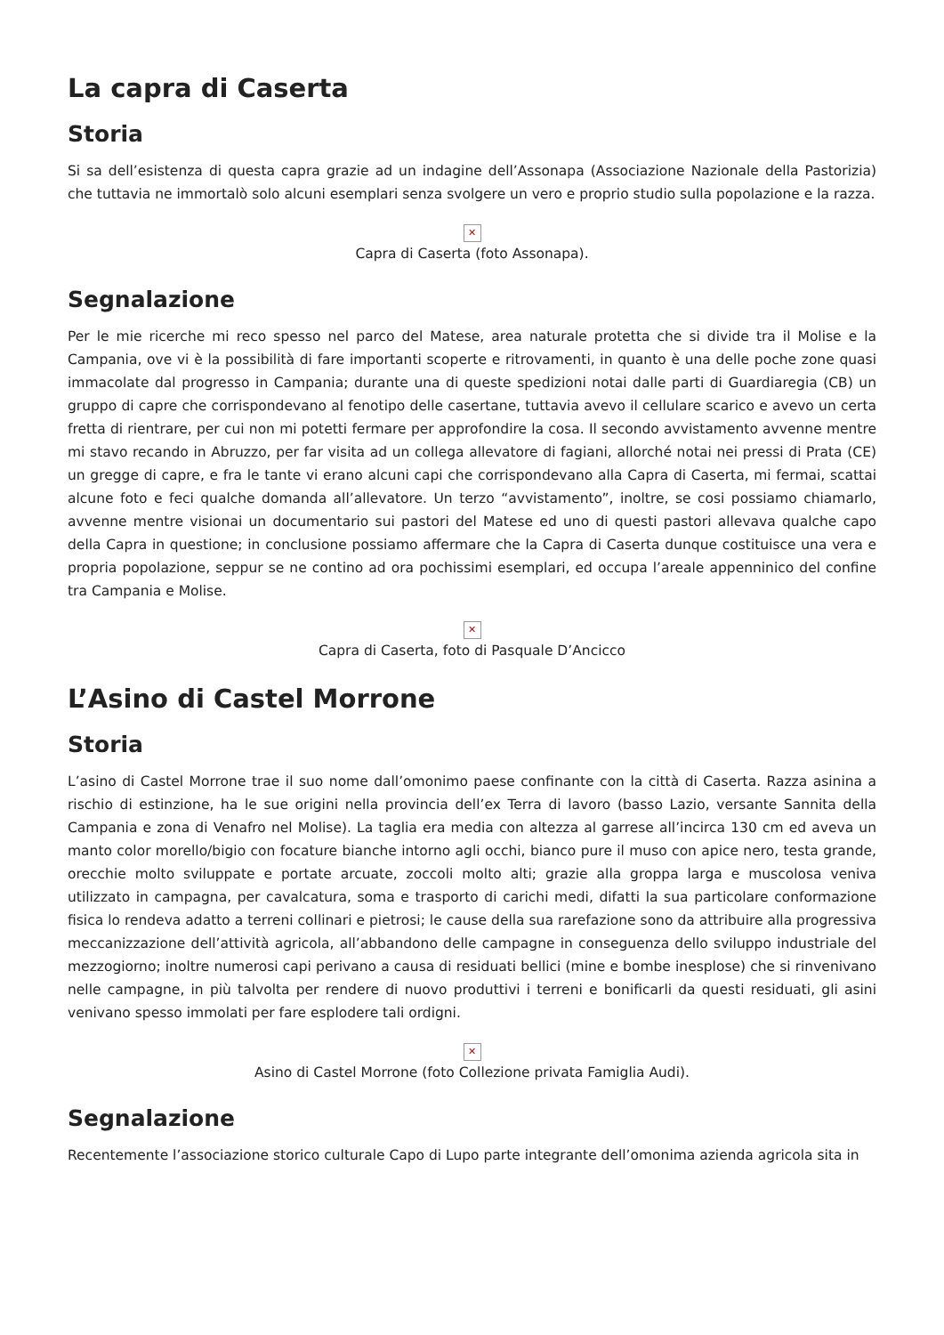La capra di Caserta
Storia
Si sa dell’esistenza di questa capra grazie ad un indagine dell’Assonapa (Associazione Nazionale della Pastorizia) che tuttavia ne immortalò solo alcuni esemplari senza svolgere un vero e proprio studio sulla popolazione e la razza.
✕
Capra di Caserta (foto Assonapa).
Segnalazione
Per le mie ricerche mi reco spesso nel parco del Matese, area naturale protetta che si divide tra il Molise e la Campania, ove vi è la possibilità di fare importanti scoperte e ritrovamenti, in quanto è una delle poche zone quasi immacolate dal progresso in Campania; durante una di queste spedizioni notai dalle parti di Guardiaregia (CB) un gruppo di capre che corrispondevano al fenotipo delle casertane, tuttavia avevo il cellulare scarico e avevo un certa fretta di rientrare, per cui non mi potetti fermare per approfondire la cosa. Il secondo avvistamento avvenne mentre mi stavo recando in Abruzzo, per far visita ad un collega allevatore di fagiani, allorché notai nei pressi di Prata (CE) un gregge di capre, e fra le tante vi erano alcuni capi che corrispondevano alla Capra di Caserta, mi fermai, scattai alcune foto e feci qualche domanda all’allevatore. Un terzo “avvistamento”, inoltre, se cosi possiamo chiamarlo, avvenne mentre visionai un documentario sui pastori del Matese ed uno di questi pastori allevava qualche capo della Capra in questione; in conclusione possiamo affermare che la Capra di Caserta dunque costituisce una vera e propria popolazione, seppur se ne contino ad ora pochissimi esemplari, ed occupa l’areale appenninico del confine tra Campania e Molise.
✕
Capra di Caserta, foto di Pasquale D’Ancicco
L’Asino di Castel Morrone
Storia
L’asino di Castel Morrone trae il suo nome dall’omonimo paese confinante con la città di Caserta. Razza asinina a rischio di estinzione, ha le sue origini nella provincia dell’ex Terra di lavoro (basso Lazio, versante Sannita della Campania e zona di Venafro nel Molise). La taglia era media con altezza al garrese all’incirca 130 cm ed aveva un manto color morello/bigio con focature bianche intorno agli occhi, bianco pure il muso con apice nero, testa grande, orecchie molto sviluppate e portate arcuate, zoccoli molto alti; grazie alla groppa larga e muscolosa veniva utilizzato in campagna, per cavalcatura, soma e trasporto di carichi medi, difatti la sua particolare conformazione fisica lo rendeva adatto a terreni collinari e pietrosi; le cause della sua rarefazione sono da attribuire alla progressiva meccanizzazione dell’attività agricola, all’abbandono delle campagne in conseguenza dello sviluppo industriale del mezzogiorno; inoltre numerosi capi perivano a causa di residuati bellici (mine e bombe inesplose) che si rinvenivano nelle campagne, in più talvolta per rendere di nuovo produttivi i terreni e bonificarli da questi residuati, gli asini venivano spesso immolati per fare esplodere tali ordigni.
✕
Asino di Castel Morrone (foto Collezione privata Famiglia Audi).
Segnalazione
Recentemente l’associazione storico culturale Capo di Lupo parte integrante dell’omonima azienda agricola sita in